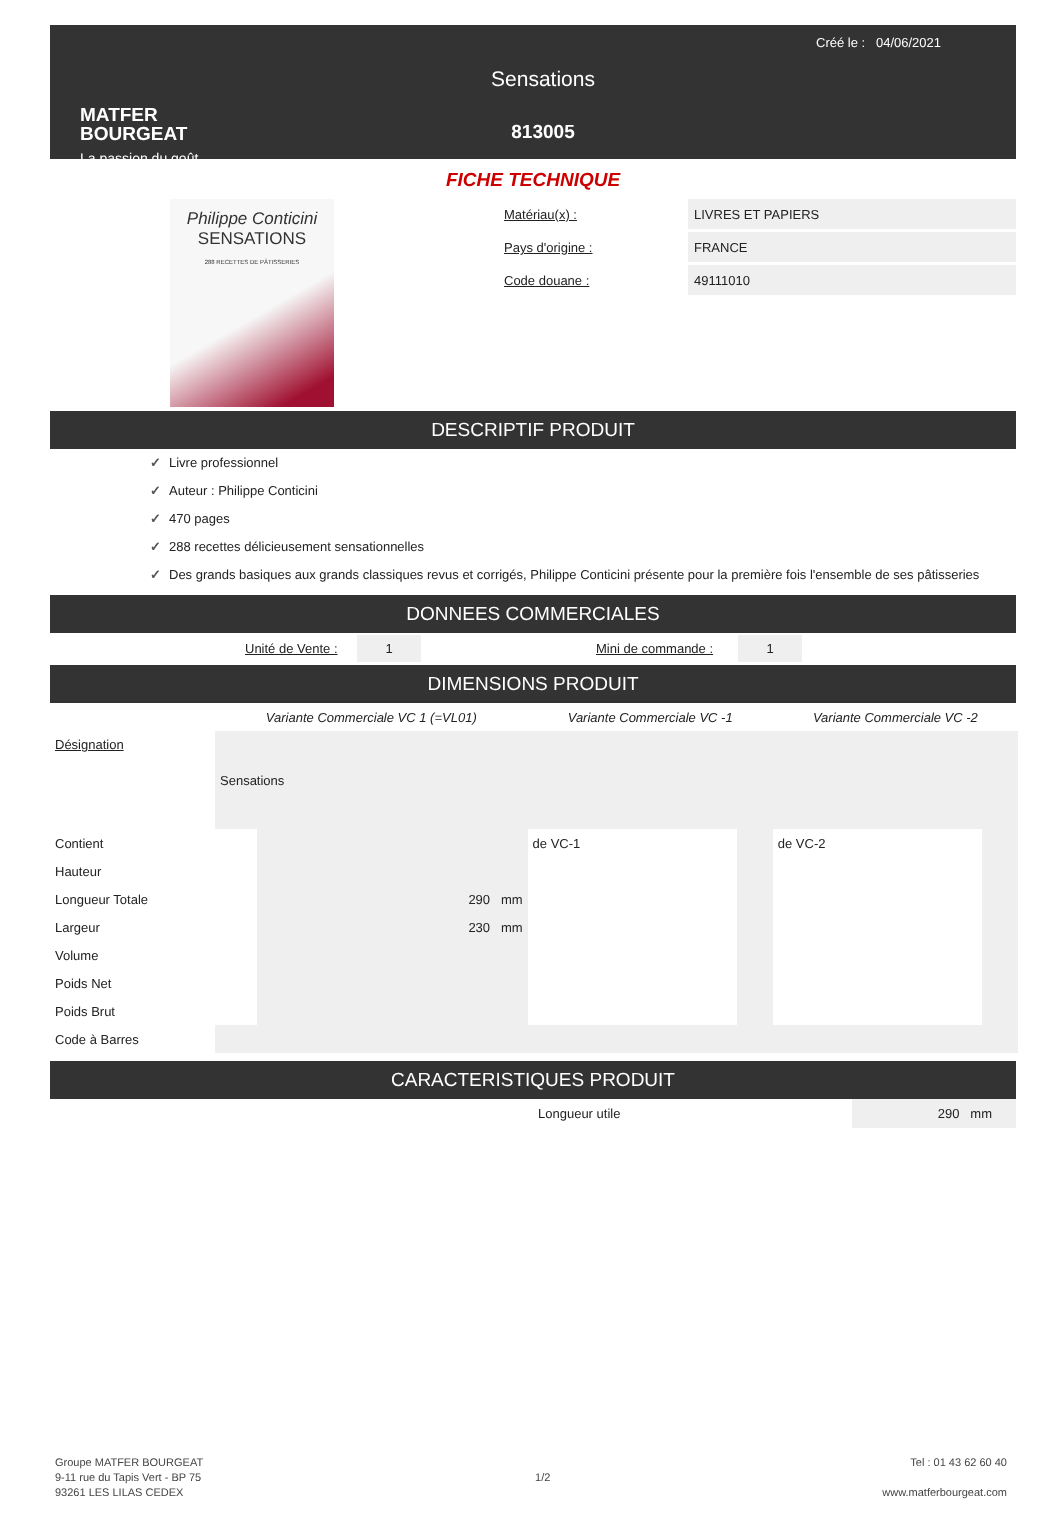MATFER
BOURGEAT
La passion du goût
Sensations
813005
Créé le : 04/06/2021
FICHE TECHNIQUE
Philippe Conticini
SENSATIONS
288 RECETTES DE PÂTISSERIES
Matériau(x) :
LIVRES ET PAPIERS
Pays d'origine :
FRANCE
Code douane :
49111010
DESCRIPTIF PRODUIT
✓ Livre professionnel
✓ Auteur : Philippe Conticini
✓ 470 pages
✓ 288 recettes délicieusement sensationnelles
✓ Des grands basiques aux grands classiques revus et corrigés, Philippe Conticini présente pour la première fois l'ensemble de ses pâtisseries
DONNEES COMMERCIALES
Unité de Vente : 1 Mini de commande : 1
DIMENSIONS PRODUIT
| | Variante Commerciale VC 1 (=VL01) | | Variante Commerciale VC -1 | | Variante Commerciale VC -2 | |
| Désignation | Sensations | | | | | |
| Contient | | | de VC-1 | | de VC-2 | |
| Hauteur | | | | | | |
| Longueur Totale | | 290 mm | | | | |
| Largeur | | 230 mm | | | | |
| Volume | | | | | | |
| Poids Net | | | | | | |
| Poids Brut | | | | | | |
| Code à Barres | | | | | | |
CARACTERISTIQUES PRODUIT
Longueur utile 290 mm
Groupe MATFER BOURGEAT
9-11 rue du Tapis Vert - BP 75
93261 LES LILAS CEDEX
1/2
Tel : 01 43 62 60 40
www.matferbourgeat.com